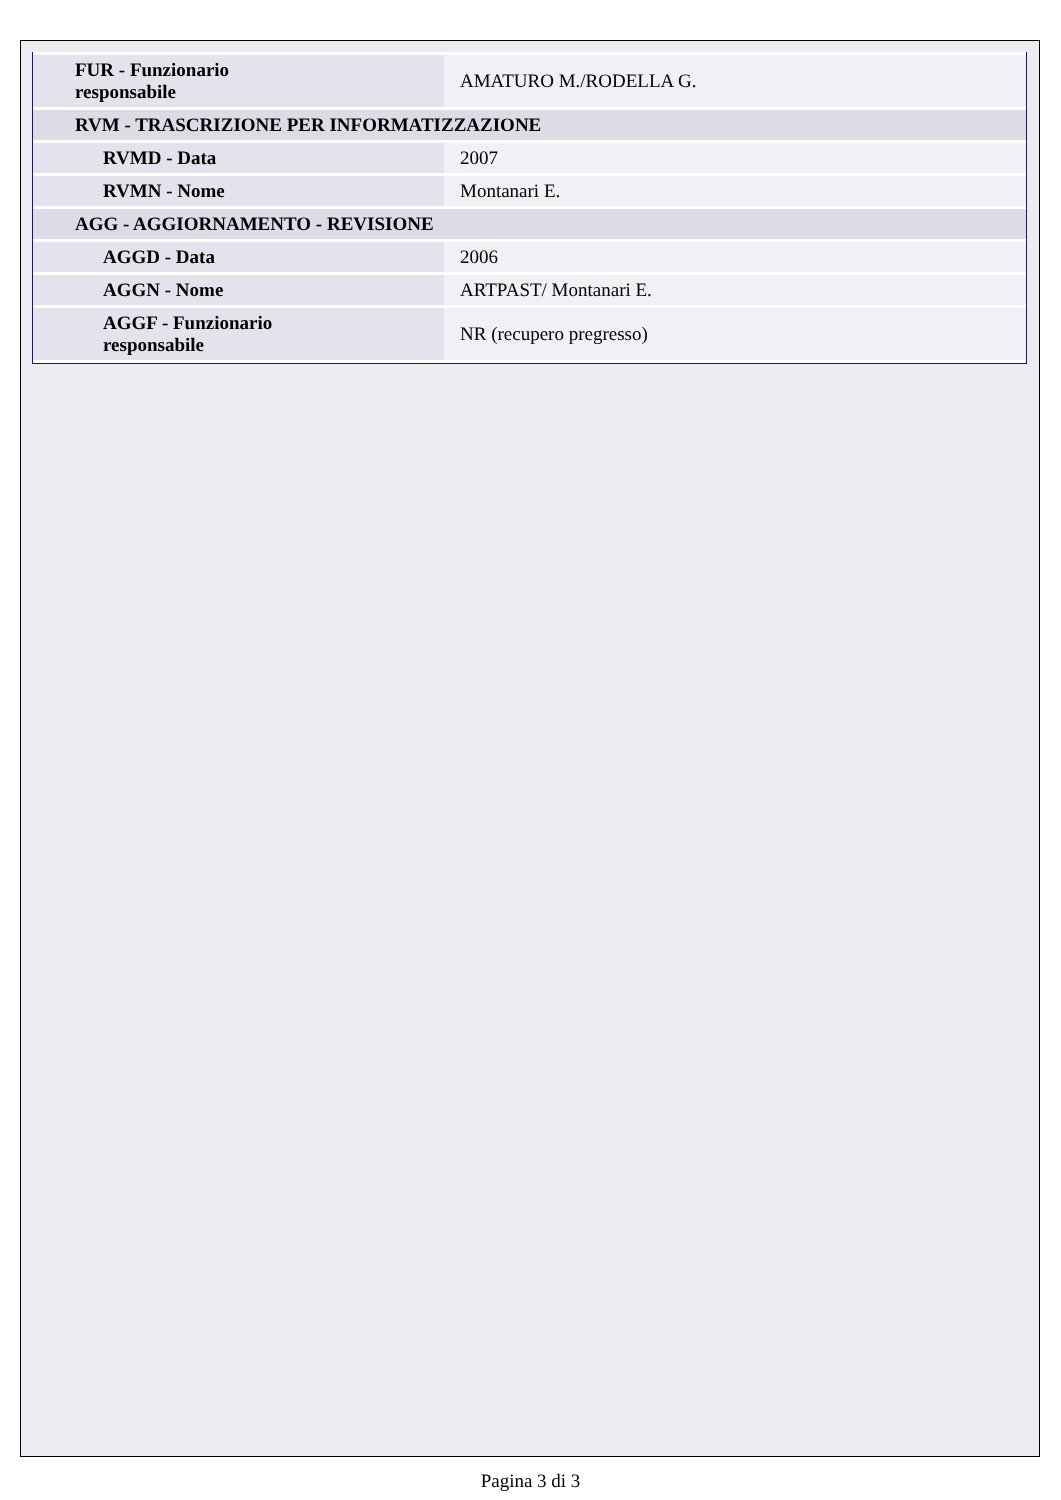| FUR - Funzionario responsabile | AMATURO M./RODELLA G. |
| RVM - TRASCRIZIONE PER INFORMATIZZAZIONE | |
| RVMD - Data | 2007 |
| RVMN - Nome | Montanari E. |
| AGG - AGGIORNAMENTO - REVISIONE | |
| AGGD - Data | 2006 |
| AGGN - Nome | ARTPAST/ Montanari E. |
| AGGF - Funzionario responsabile | NR (recupero pregresso) |
Pagina 3 di 3